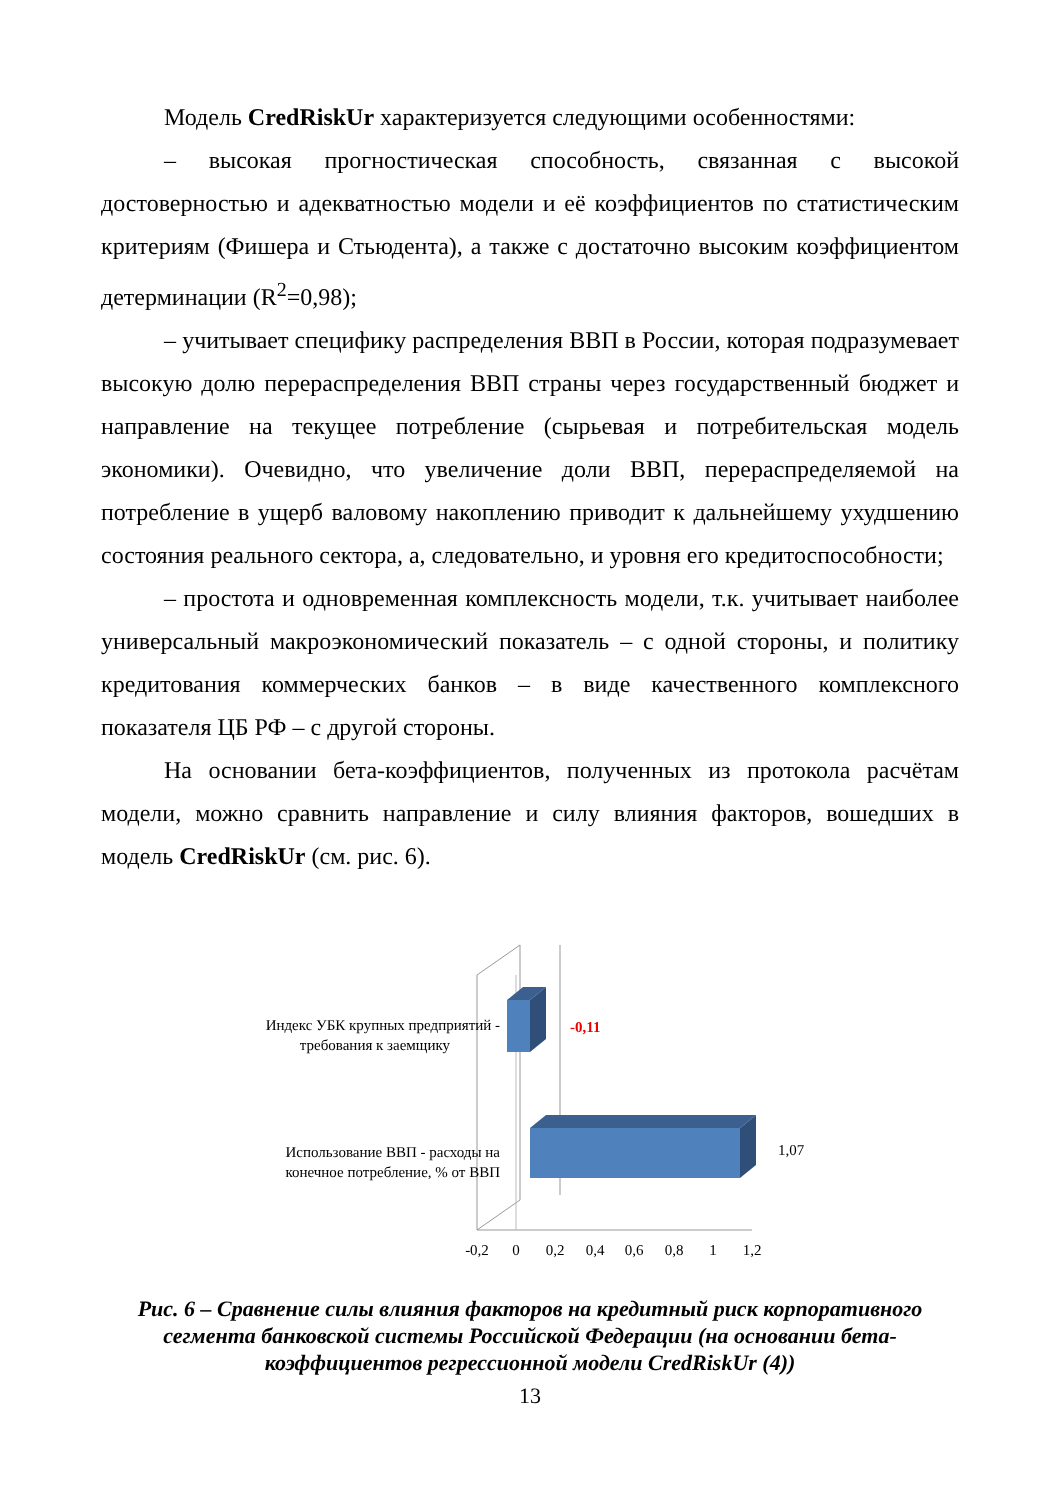Модель CredRiskUr характеризуется следующими особенностями:
– высокая прогностическая способность, связанная с высокой достоверностью и адекватностью модели и её коэффициентов по статистическим критериям (Фишера и Стьюдента), а также с достаточно высоким коэффициентом детерминации (R<sup>2</sup>=0,98);
– учитывает специфику распределения ВВП в России, которая подразумевает высокую долю перераспределения ВВП страны через государственный бюджет и направление на текущее потребление (сырьевая и потребительская модель экономики). Очевидно, что увеличение доли ВВП, перераспределяемой на потребление в ущерб валовому накоплению приводит к дальнейшему ухудшению состояния реального сектора, а, следовательно, и уровня его кредитоспособности;
– простота и одновременная комплексность модели, т.к. учитывает наиболее универсальный макроэкономический показатель – с одной стороны, и политику кредитования коммерческих банков – в виде качественного комплексного показателя ЦБ РФ – с другой стороны.
На основании бета-коэффициентов, полученных из протокола расчётам модели, можно сравнить направление и силу влияния факторов, вошедших в модель CredRiskUr (см. рис. 6).
-0,11
1,07
Индекс УБК крупных предприятий -
требования к заемщику
Использование ВВП - расходы на
конечное потребление, % от ВВП
-0,2
0
0,2
0,4
0,6
0,8
1
1,2
Рис. 6 – Сравнение силы влияния факторов на кредитный риск корпоративного сегмента банковской системы Российской Федерации (на основании бета-коэффициентов регрессионной модели CredRiskUr (4))
13